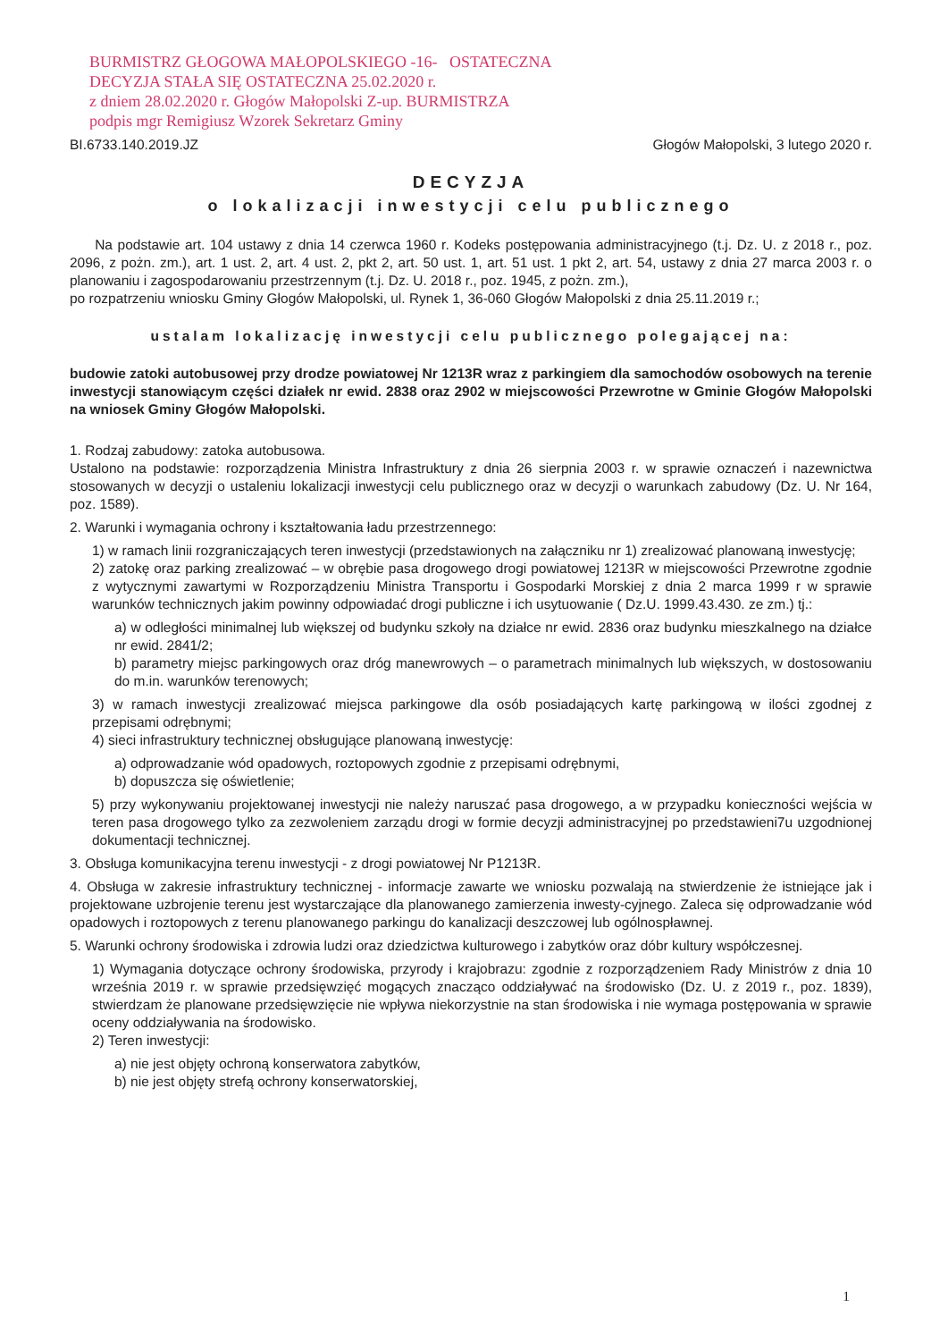BURMISTRZ GŁOGOWA MAŁOPOLSKIEGO -16- OSTATECZNA
DECYZJA STAŁA SIĘ OSTATECZNA 25.02.2020 r.
z dniem 28.02.2020 r. Głogów Małopolski Z-up. BURMISTRZA
podpis mgr Remigiusz Wzorek Sekretarz Gminy
BI.6733.140.2019.JZ Głogów Małopolski, 3 lutego 2020 r.
DECYZJA
o lokalizacji inwestycji celu publicznego
Na podstawie art. 104 ustawy z dnia 14 czerwca 1960 r. Kodeks postępowania administracyjnego (t.j. Dz. U. z 2018 r., poz. 2096, z pożn. zm.), art. 1 ust. 2, art. 4 ust. 2, pkt 2, art. 50 ust. 1, art. 51 ust. 1 pkt 2, art. 54, ustawy z dnia 27 marca 2003 r. o planowaniu i zagospodarowaniu przestrzennym (t.j. Dz. U. 2018 r., poz. 1945, z pożn. zm.),
po rozpatrzeniu wniosku Gminy Głogów Małopolski, ul. Rynek 1, 36-060 Głogów Małopolski z dnia 25.11.2019 r.;
ustalam lokalizację inwestycji celu publicznego polegającej na:
budowie zatoki autobusowej przy drodze powiatowej Nr 1213R wraz z parkingiem dla samochodów osobowych na terenie inwestycji stanowiącym części działek nr ewid. 2838 oraz 2902 w miejscowości Przewrotne w Gminie Głogów Małopolski na wniosek Gminy Głogów Małopolski.
1. Rodzaj zabudowy: zatoka autobusowa.
Ustalono na podstawie: rozporządzenia Ministra Infrastruktury z dnia 26 sierpnia 2003 r. w sprawie oznaczeń i nazewnictwa stosowanych w decyzji o ustaleniu lokalizacji inwestycji celu publicznego oraz w decyzji o warunkach zabudowy (Dz. U. Nr 164, poz. 1589).
2. Warunki i wymagania ochrony i kształtowania ładu przestrzennego:
1) w ramach linii rozgraniczających teren inwestycji (przedstawionych na załączniku nr 1) zrealizować planowaną inwestycję;
2) zatokę oraz parking zrealizować – w obrębie pasa drogowego drogi powiatowej 1213R w miejscowości Przewrotne zgodnie z wytycznymi zawartymi w Rozporządzeniu Ministra Transportu i Gospodarki Morskiej z dnia 2 marca 1999 r w sprawie warunków technicznych jakim powinny odpowiadać drogi publiczne i ich usytuowanie ( Dz.U. 1999.43.430. ze zm.) tj.:
a) w odległości minimalnej lub większej od budynku szkoły na działce nr ewid. 2836 oraz budynku mieszkalnego na działce nr ewid. 2841/2;
b) parametry miejsc parkingowych oraz dróg manewrowych – o parametrach minimalnych lub większych, w dostosowaniu do m.in. warunków terenowych;
3) w ramach inwestycji zrealizować miejsca parkingowe dla osób posiadających kartę parkingową w ilości zgodnej z przepisami odrębnymi;
4) sieci infrastruktury technicznej obsługujące planowaną inwestycję:
a) odprowadzanie wód opadowych, roztopowych zgodnie z przepisami odrębnymi,
b) dopuszcza się oświetlenie;
5) przy wykonywaniu projektowanej inwestycji nie należy naruszać pasa drogowego, a w przypadku konieczności wejścia w teren pasa drogowego tylko za zezwoleniem zarządu drogi w formie decyzji administracyjnej po przedstawieni7u uzgodnionej dokumentacji technicznej.
3. Obsługa komunikacyjna terenu inwestycji - z drogi powiatowej Nr P1213R.
4. Obsługa w zakresie infrastruktury technicznej - informacje zawarte we wniosku pozwalają na stwierdzenie że istniejące jak i projektowane uzbrojenie terenu jest wystarczające dla planowanego zamierzenia inwesty-cyjnego. Zaleca się odprowadzanie wód opadowych i roztopowych z terenu planowanego parkingu do kanalizacji deszczowej lub ogólnospławnej.
5. Warunki ochrony środowiska i zdrowia ludzi oraz dziedzictwa kulturowego i zabytków oraz dóbr kultury współczesnej.
1) Wymagania dotyczące ochrony środowiska, przyrody i krajobrazu: zgodnie z rozporządzeniem Rady Ministrów z dnia 10 września 2019 r. w sprawie przedsięwzięć mogących znacząco oddziaływać na środowisko (Dz. U. z 2019 r., poz. 1839), stwierdzam że planowane przedsięwzięcie nie wpływa niekorzystnie na stan środowiska i nie wymaga postępowania w sprawie oceny oddziaływania na środowisko.
2) Teren inwestycji:
a) nie jest objęty ochroną konserwatora zabytków,
b) nie jest objęty strefą ochrony konserwatorskiej,
1